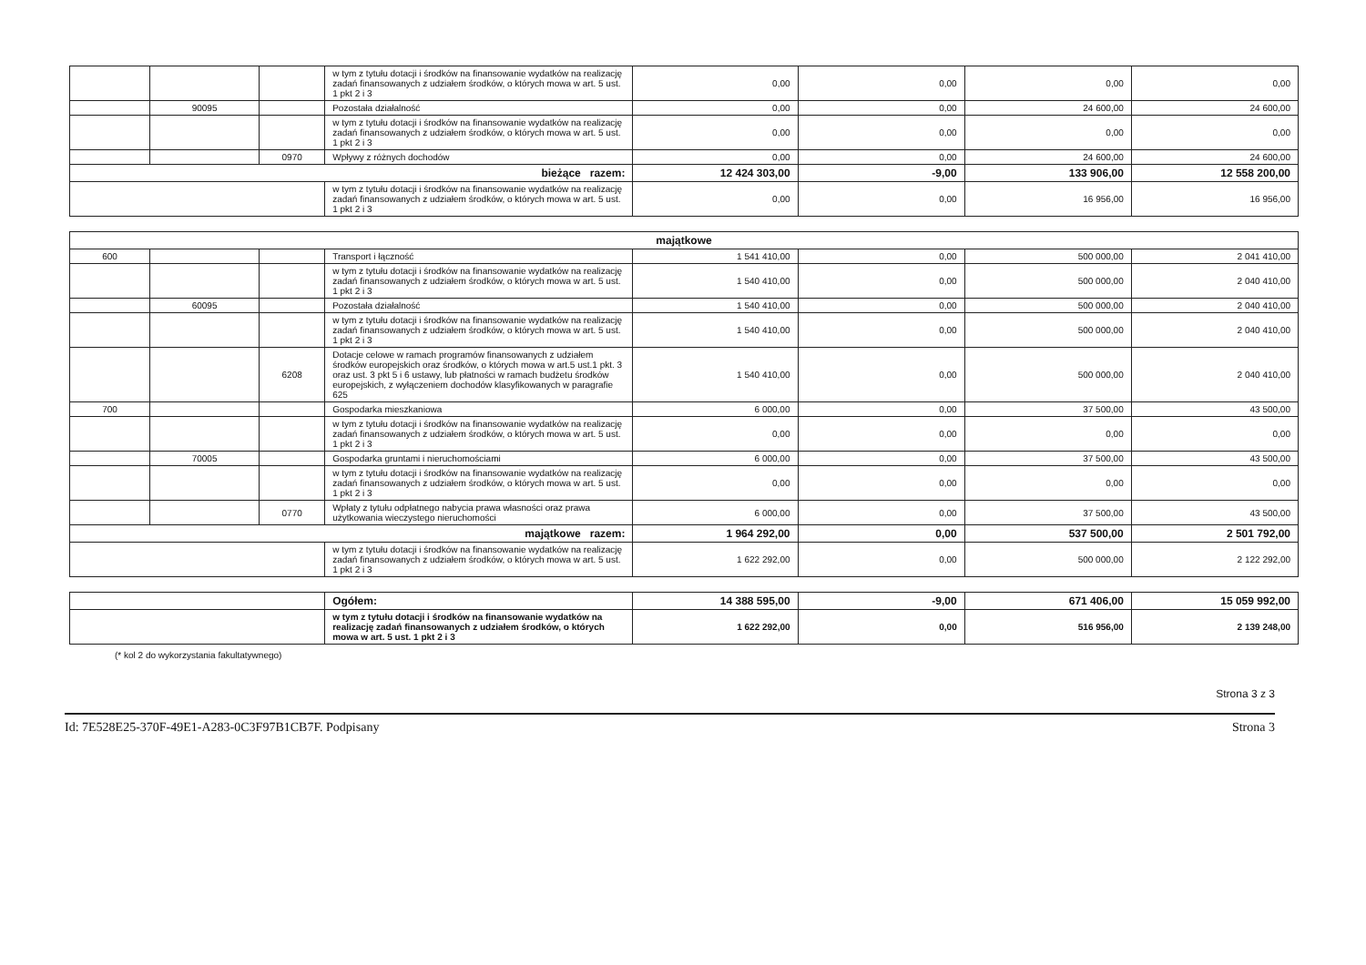| | | | w tym z tytułu dotacji i środków na finansowanie wydatków na realizację zadań finansowanych z udziałem środków, o których mowa w art. 5 ust. 1 pkt 2 i 3 | 0,00 | 0,00 | 0,00 | 0,00 |
| | 90095 | | Pozostała działalność | 0,00 | 0,00 | 24 600,00 | 24 600,00 |
| | | | w tym z tytułu dotacji i środków na finansowanie wydatków na realizację zadań finansowanych z udziałem środków, o których mowa w art. 5 ust. 1 pkt 2 i 3 | 0,00 | 0,00 | 0,00 | 0,00 |
| | | 0970 | Wpływy z różnych dochodów | 0,00 | 0,00 | 24 600,00 | 24 600,00 |
| bieżące razem: | | | | 12 424 303,00 | -9,00 | 133 906,00 | 12 558 200,00 |
| | | | w tym z tytułu dotacji i środków na finansowanie wydatków na realizację zadań finansowanych z udziałem środków, o których mowa w art. 5 ust. 1 pkt 2 i 3 | 0,00 | 0,00 | 16 956,00 | 16 956,00 |
| majątkowe | | | | | | | |
| 600 | | | Transport i łączność | 1 541 410,00 | 0,00 | 500 000,00 | 2 041 410,00 |
| | | | w tym z tytułu dotacji i środków na finansowanie wydatków na realizację zadań finansowanych z udziałem środków, o których mowa w art. 5 ust. 1 pkt 2 i 3 | 1 540 410,00 | 0,00 | 500 000,00 | 2 040 410,00 |
| | 60095 | | Pozostała działalność | 1 540 410,00 | 0,00 | 500 000,00 | 2 040 410,00 |
| | | | w tym z tytułu dotacji i środków na finansowanie wydatków na realizację zadań finansowanych z udziałem środków, o których mowa w art. 5 ust. 1 pkt 2 i 3 | 1 540 410,00 | 0,00 | 500 000,00 | 2 040 410,00 |
| | | 6208 | Dotacje celowe w ramach programów finansowanych z udziałem środków europejskich oraz środków, o których mowa w art.5 ust.1 pkt. 3 oraz ust. 3 pkt 5 i 6 ustawy, lub płatności w ramach budżetu środków europejskich, z wyłączeniem dochodów klasyfikowanych w paragrafie 625 | 1 540 410,00 | 0,00 | 500 000,00 | 2 040 410,00 |
| 700 | | | Gospodarka mieszkaniowa | 6 000,00 | 0,00 | 37 500,00 | 43 500,00 |
| | | | w tym z tytułu dotacji i środków na finansowanie wydatków na realizację zadań finansowanych z udziałem środków, o których mowa w art. 5 ust. 1 pkt 2 i 3 | 0,00 | 0,00 | 0,00 | 0,00 |
| | 70005 | | Gospodarka gruntami i nieruchomościami | 6 000,00 | 0,00 | 37 500,00 | 43 500,00 |
| | | | w tym z tytułu dotacji i środków na finansowanie wydatków na realizację zadań finansowanych z udziałem środków, o których mowa w art. 5 ust. 1 pkt 2 i 3 | 0,00 | 0,00 | 0,00 | 0,00 |
| | | 0770 | Wpłaty z tytułu odpłatnego nabycia prawa własności oraz prawa użytkowania wieczystego nieruchomości | 6 000,00 | 0,00 | 37 500,00 | 43 500,00 |
| majątkowe razem: | | | | 1 964 292,00 | 0,00 | 537 500,00 | 2 501 792,00 |
| | | | w tym z tytułu dotacji i środków na finansowanie wydatków na realizację zadań finansowanych z udziałem środków, o których mowa w art. 5 ust. 1 pkt 2 i 3 | 1 622 292,00 | 0,00 | 500 000,00 | 2 122 292,00 |
| | Ogółem: | 14 388 595,00 | -9,00 | 671 406,00 | 15 059 992,00 |
| | w tym z tytułu dotacji i środków na finansowanie wydatków na realizację zadań finansowanych z udziałem środków, o których mowa w art. 5 ust. 1 pkt 2 i 3 | 1 622 292,00 | 0,00 | 516 956,00 | 2 139 248,00 |
(* kol 2 do wykorzystania fakultatywnego)
Strona 3 z 3
Id: 7E528E25-370F-49E1-A283-0C3F97B1CB7F. Podpisany Strona 3